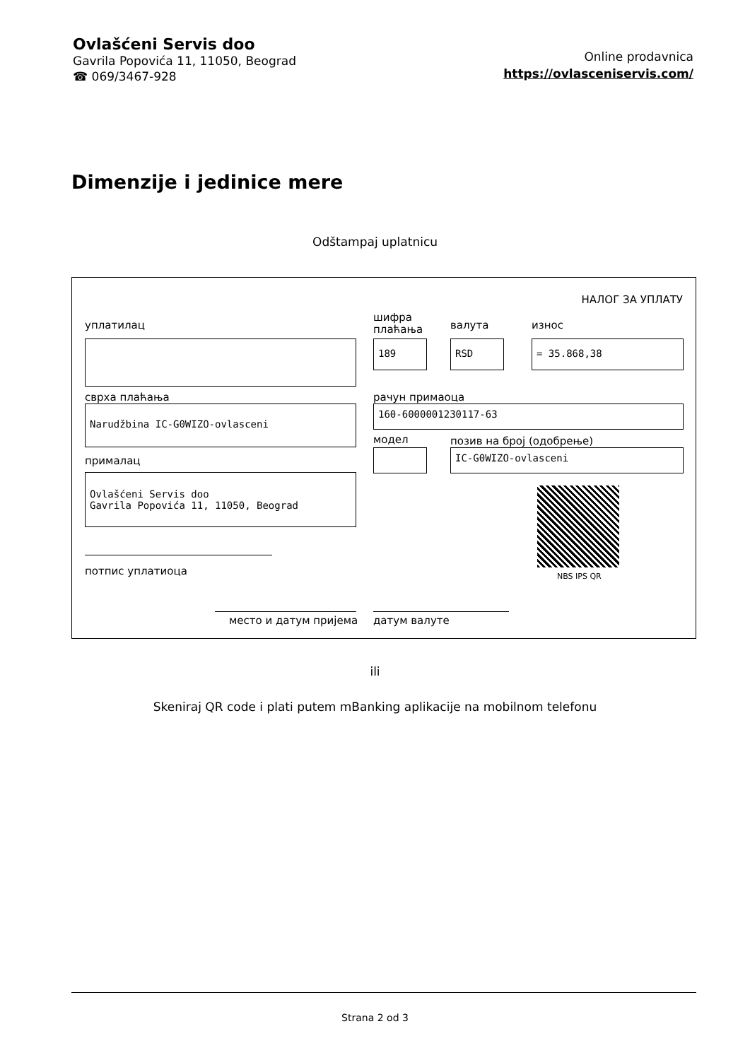Ovlašćeni Servis doo
Gavrila Popovića 11, 11050, Beograd
☎ 069/3467-928
Online prodavnica
https://ovlasceniservis.com/
Dimenzije i jedinice mere
Odštampaj uplatnicu
НАЛОГ ЗА УПЛАТУ
уплатилац
шифра
плаћања
валута износ
189 RSD = 35.868,38
сврха плаћања рачун примаоца
Narudžbina IC-G0WIZO-ovlasceni 160-6000001230117-63
модел позив на број (одобрење)
IC-G0WIZO-ovlasceni
прималац
Ovlašćeni Servis doo
Gavrila Popovića 11, 11050, Beograd
NBS IPS QR
потпис уплатиоца
место и датум пријема датум валуте
ili
Skeniraj QR code i plati putem mBanking aplikacije na mobilnom telefonu
Strana 2 od 3